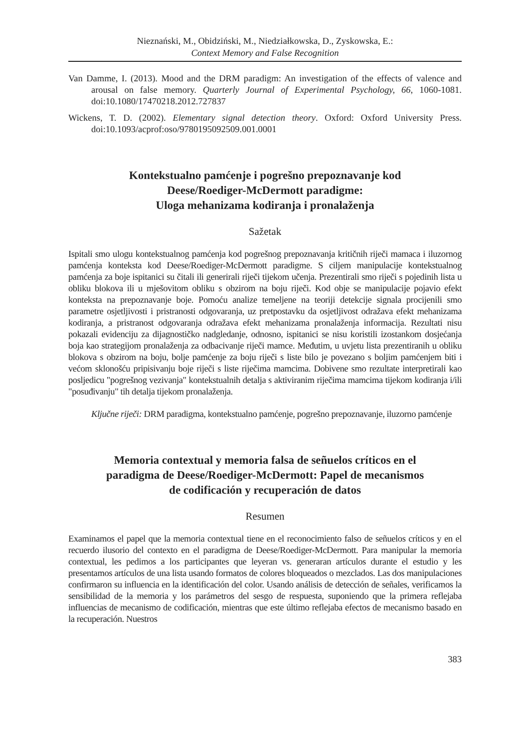Nieznański, M., Obidziński, M., Niedziałkowska, D., Zyskowska, E.:
Context Memory and False Recognition
Van Damme, I. (2013). Mood and the DRM paradigm: An investigation of the effects of valence and arousal on false memory. Quarterly Journal of Experimental Psychology, 66, 1060-1081. doi:10.1080/17470218.2012.727837
Wickens, T. D. (2002). Elementary signal detection theory. Oxford: Oxford University Press. doi:10.1093/acprof:oso/9780195092509.001.0001
Kontekstualno pamćenje i pogrešno prepoznavanje kod
Deese/Roediger-McDermott paradigme:
Uloga mehanizama kodiranja i pronalaženja
Sažetak
Ispitali smo ulogu kontekstualnog pamćenja kod pogrešnog prepoznavanja kritičnih riječi mamaca i iluzornog pamćenja konteksta kod Deese/Roediger-McDermott paradigme. S ciljem manipulacije kontekstualnog pamćenja za boje ispitanici su čitali ili generirali riječi tijekom učenja. Prezentirali smo riječi s pojedinih lista u obliku blokova ili u mješovitom obliku s obzirom na boju riječi. Kod obje se manipulacije pojavio efekt konteksta na prepoznavanje boje. Pomoću analize temeljene na teoriji detekcije signala procijenili smo parametre osjetljivosti i pristranosti odgovaranja, uz pretpostavku da osjetljivost odražava efekt mehanizama kodiranja, a pristranost odgovaranja odražava efekt mehanizama pronalaženja informacija. Rezultati nisu pokazali evidenciju za dijagnostičko nadgledanje, odnosno, ispitanici se nisu koristili izostankom dosjećanja boja kao strategijom pronalaženja za odbacivanje riječi mamce. Međutim, u uvjetu lista prezentiranih u obliku blokova s obzirom na boju, bolje pamćenje za boju riječi s liste bilo je povezano s boljim pamćenjem biti i većom sklonošću pripisivanju boje riječi s liste riječima mamcima. Dobivene smo rezultate interpretirali kao posljedicu "pogrešnog vezivanja" kontekstualnih detalja s aktiviranim riječima mamcima tijekom kodiranja i/ili "posuđivanju" tih detalja tijekom pronalaženja.
Ključne riječi: DRM paradigma, kontekstualno pamćenje, pogrešno prepoznavanje, iluzorno pamćenje
Memoria contextual y memoria falsa de señuelos críticos en el
paradigma de Deese/Roediger-McDermott: Papel de mecanismos
de codificación y recuperación de datos
Resumen
Examinamos el papel que la memoria contextual tiene en el reconocimiento falso de señuelos críticos y en el recuerdo ilusorio del contexto en el paradigma de Deese/Roediger-McDermott. Para manipular la memoria contextual, les pedimos a los participantes que leyeran vs. generaran artículos durante el estudio y les presentamos artículos de una lista usando formatos de colores bloqueados o mezclados. Las dos manipulaciones confirmaron su influencia en la identificación del color. Usando análisis de detección de señales, verificamos la sensibilidad de la memoria y los parámetros del sesgo de respuesta, suponiendo que la primera reflejaba influencias de mecanismo de codificación, mientras que este último reflejaba efectos de mecanismo basado en la recuperación. Nuestros
383